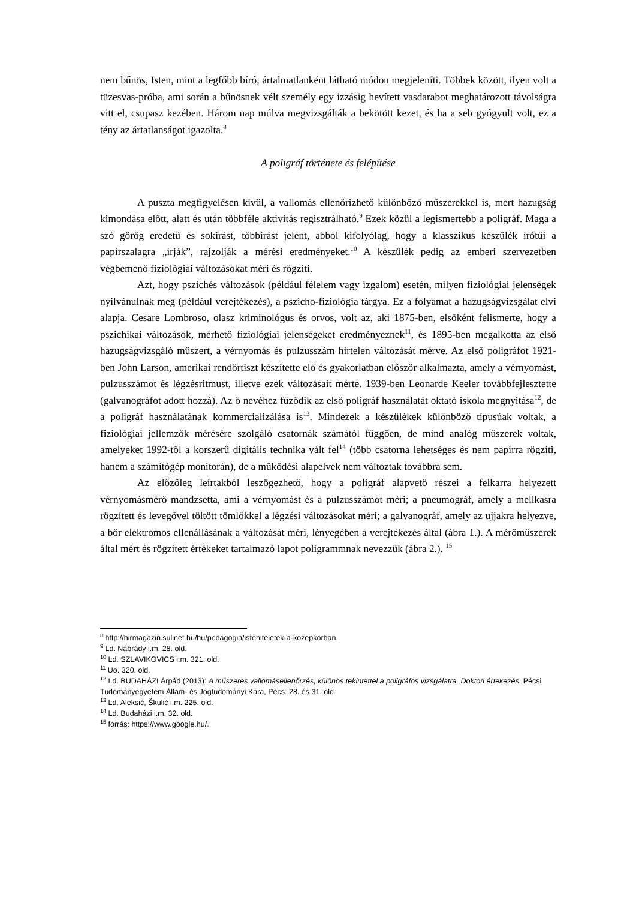nem bűnös, Isten, mint a legfőbb bíró, ártalmatlanként látható módon megjeleníti. Többek között, ilyen volt a tüzesvas-próba, ami során a bűnösnek vélt személy egy izzásig hevített vasdarabot meghatározott távolságra vitt el, csupasz kezében. Három nap múlva megvizsgálták a bekötött kezet, és ha a seb gyógyult volt, ez a tény az ártatlanságot igazolta.<sup>8</sup>
A poligráf története és felépítése
A puszta megfigyelésen kívül, a vallomás ellenőrizhető különböző műszerekkel is, mert hazugság kimondása előtt, alatt és után többféle aktivitás regisztrálható.<sup>9</sup> Ezek közül a legismertebb a poligráf. Maga a szó görög eredetű és sokírást, többírást jelent, abból kifolyólag, hogy a klasszikus készülék írótűi a papírszalagra „írják”, rajzolják a mérési eredményeket.<sup>10</sup> A készülék pedig az emberi szervezetben végbemenő fiziológiai változásokat méri és rögzíti.
Azt, hogy pszichés változások (például félelem vagy izgalom) esetén, milyen fiziológiai jelenségek nyilvánulnak meg (például verejtékezés), a pszicho-fiziológia tárgya. Ez a folyamat a hazugságvizsgálat elvi alapja. Cesare Lombroso, olasz kriminológus és orvos, volt az, aki 1875-ben, elsőként felismerte, hogy a pszichikai változások, mérhető fiziológiai jelenségeket eredményeznek<sup>11</sup>, és 1895-ben megalkotta az első hazugságvizsgáló műszert, a vérnyomás és pulzusszám hirtelen változását mérve. Az első poligráfot 1921-ben John Larson, amerikai rendőrtiszt készítette elő és gyakorlatban először alkalmazta, amely a vérnyomást, pulzusszámot és légzésritmust, illetve ezek változásait mérte. 1939-ben Leonarde Keeler továbbfejlesztette (galvanográfot adott hozzá). Az ő nevéhez fűződik az első poligráf használatát oktató iskola megnyitása<sup>12</sup>, de a poligráf használatának kommercializálása is<sup>13</sup>. Mindezek a készülékek különböző típusúak voltak, a fiziológiai jellemzők mérésére szolgáló csatornák számától függően, de mind analóg műszerek voltak, amelyeket 1992-től a korszerű digitális technika vált fel<sup>14</sup> (több csatorna lehetséges és nem papírra rögzíti, hanem a számítógép monitorán), de a működési alapelvek nem változtak továbbra sem.
Az előzőleg leírtakból leszögezhető, hogy a poligráf alapvető részei a felkarra helyezett vérnyomásmérő mandzsetta, ami a vérnyomást és a pulzusszámot méri; a pneumográf, amely a mellkasra rögzített és levegővel töltött tömlőkkel a légzési változásokat méri; a galvanográf, amely az ujjakra helyezve, a bőr elektromos ellenállásának a változását méri, lényegében a verejtékezés által (ábra 1.). A mérőműszerek által mért és rögzített értékeket tartalmazó lapot poligrammnak nevezzük (ábra 2.). <sup>15</sup>
<sup>8</sup> http://hirmagazin.sulinet.hu/hu/pedagogia/isteniteletek-a-kozepkorban.
<sup>9</sup> Ld. Nábrády i.m. 28. old.
<sup>10</sup> Ld. SZLAVIKOVICS i.m. 321. old.
<sup>11</sup> Uo. 320. old.
<sup>12</sup> Ld. BUDAHÁZI Árpád (2013): A műszeres vallomásellenőrzés, különös tekintettel a poligráfos vizsgálatra. Doktori értekezés. Pécsi Tudományegyetem Állam- és Jogtudományi Kara, Pécs. 28. és 31. old.
<sup>13</sup> Ld. Aleksić, Škulić i.m. 225. old.
<sup>14</sup> Ld. Budaházi i.m. 32. old.
<sup>15</sup> forrás: https://www.google.hu/.